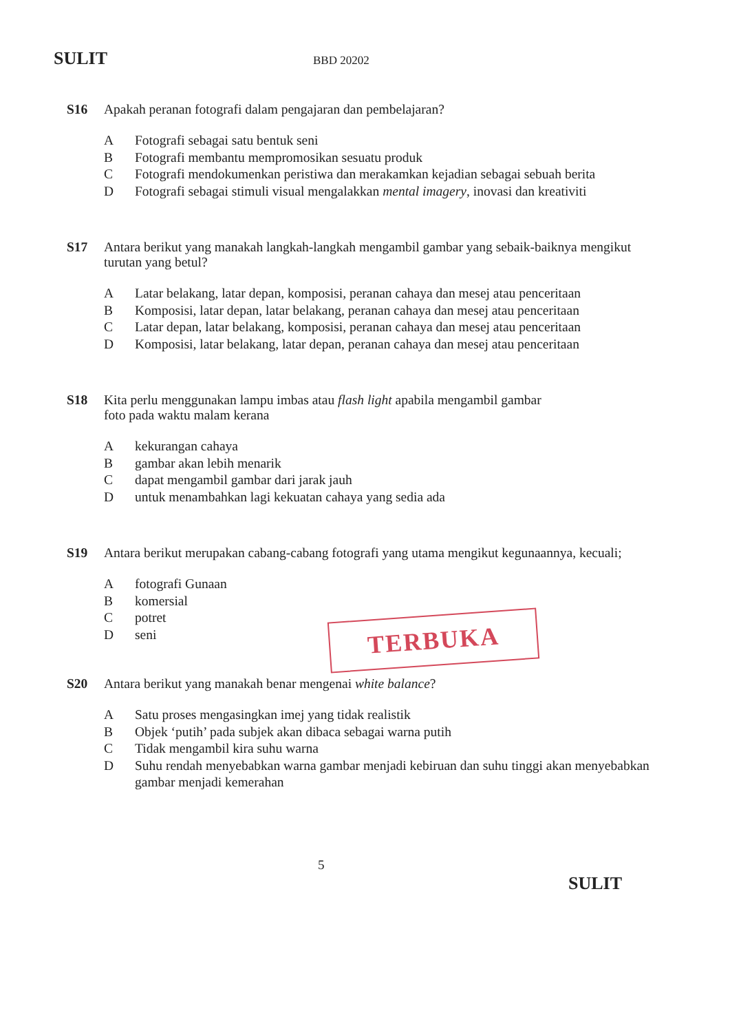SULIT BBD 20202
S16 Apakah peranan fotografi dalam pengajaran dan pembelajaran?
A Fotografi sebagai satu bentuk seni
B Fotografi membantu mempromosikan sesuatu produk
C Fotografi mendokumenkan peristiwa dan merakamkan kejadian sebagai sebuah berita
D Fotografi sebagai stimuli visual mengalakkan mental imagery, inovasi dan kreativiti
S17 Antara berikut yang manakah langkah-langkah mengambil gambar yang sebaik-baiknya mengikut turutan yang betul?
A Latar belakang, latar depan, komposisi, peranan cahaya dan mesej atau penceritaan
B Komposisi, latar depan, latar belakang, peranan cahaya dan mesej atau penceritaan
C Latar depan, latar belakang, komposisi, peranan cahaya dan mesej atau penceritaan
D Komposisi, latar belakang, latar depan, peranan cahaya dan mesej atau penceritaan
S18 Kita perlu menggunakan lampu imbas atau flash light apabila mengambil gambar
foto pada waktu malam kerana
Akekurangan cahaya
Bgambar akan lebih menarik
Cdapat mengambil gambar dari jarak jauh
Duntuk menambahkan lagi kekuatan cahaya yang sedia ada
S19 Antara berikut merupakan cabang-cabang fotografi yang utama mengikut kegunaannya, kecuali;
Afotografi Gunaan
Bkomersial
Cpotret
Dseni
S20 Antara berikut yang manakah benar mengenai white balance?
A Satu proses mengasingkan imej yang tidak realistik
B Objek ‘putih’ pada subjek akan dibaca sebagai warna putih
C Tidak mengambil kira suhu warna
D Suhu rendah menyebabkan warna gambar menjadi kebiruan dan suhu tinggi akan menyebabkan gambar menjadi kemerahan
TERBUKA
5
SULIT